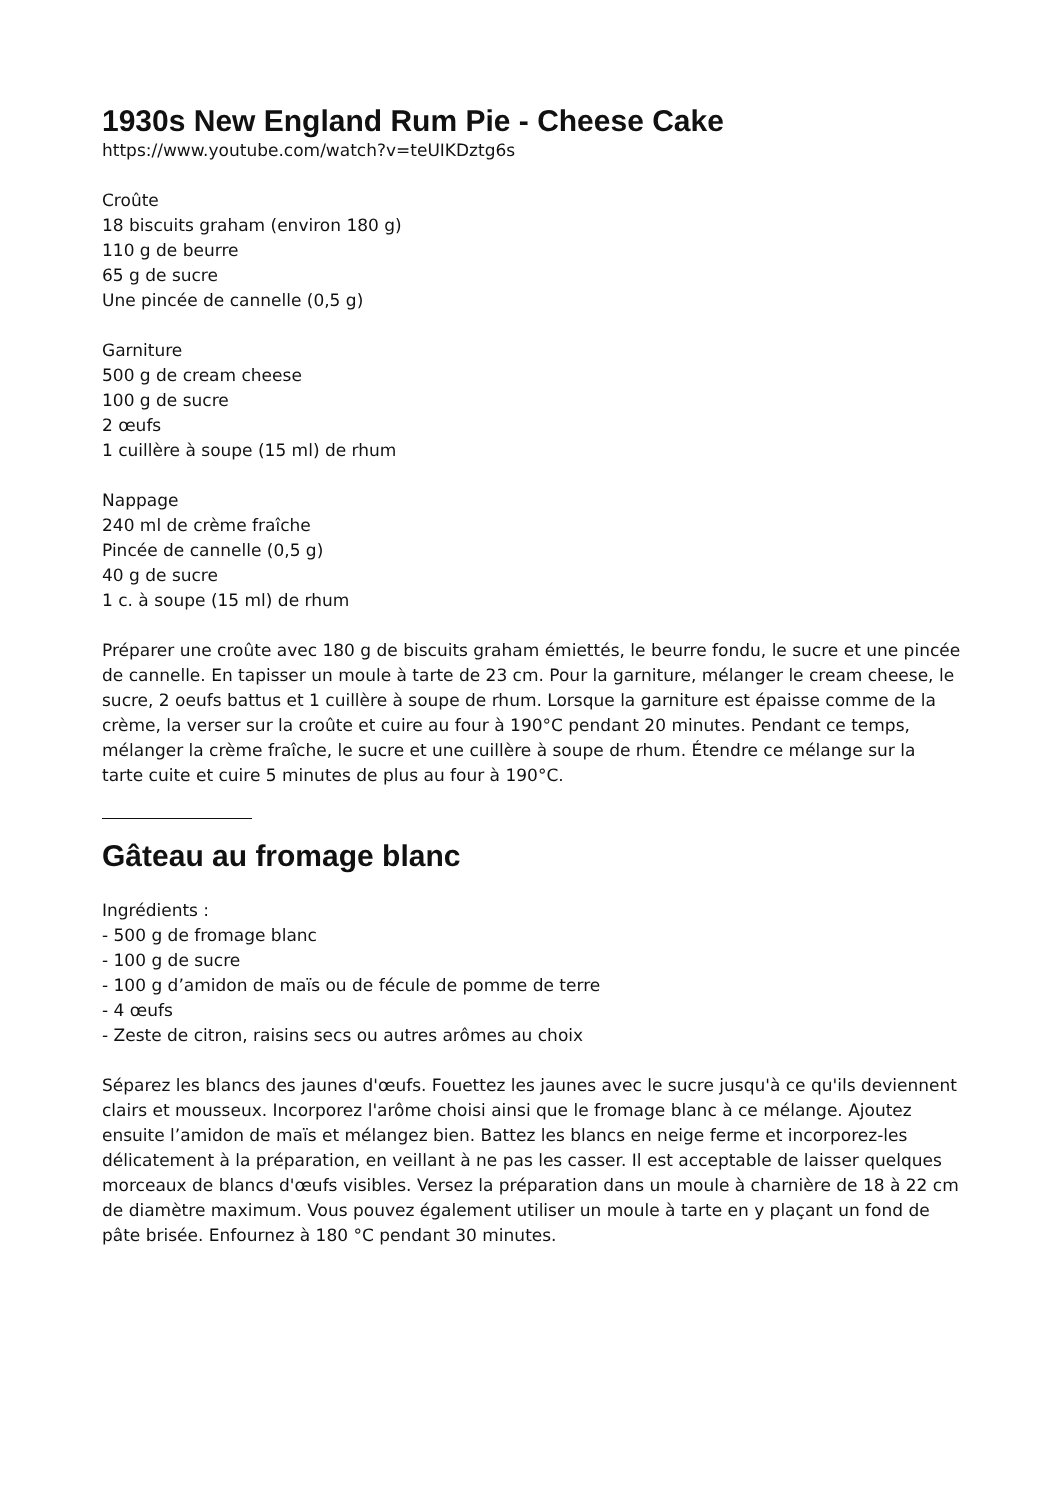1930s New England Rum Pie - Cheese Cake
https://www.youtube.com/watch?v=teUIKDztg6s
Croûte
18 biscuits graham (environ 180 g)
110 g de beurre
65 g de sucre
Une pincée de cannelle (0,5 g)
Garniture
500 g de cream cheese
100 g de sucre
2 œufs
1 cuillère à soupe (15 ml) de rhum
Nappage
240 ml de crème fraîche
Pincée de cannelle (0,5 g)
40 g de sucre
1 c. à soupe (15 ml) de rhum
Préparer une croûte avec 180 g de biscuits graham émiettés, le beurre fondu, le sucre et une pincée de cannelle. En tapisser un moule à tarte de 23 cm. Pour la garniture, mélanger le cream cheese, le sucre, 2 oeufs battus et 1 cuillère à soupe de rhum. Lorsque la garniture est épaisse comme de la crème, la verser sur la croûte et cuire au four à 190°C pendant 20 minutes. Pendant ce temps, mélanger la crème fraîche, le sucre et une cuillère à soupe de rhum. Étendre ce mélange sur la tarte cuite et cuire 5 minutes de plus au four à 190°C.
Gâteau au fromage blanc
Ingrédients :
- 500 g de fromage blanc
- 100 g de sucre
- 100 g d’amidon de maïs ou de fécule de pomme de terre
- 4 œufs
- Zeste de citron, raisins secs ou autres arômes au choix
Séparez les blancs des jaunes d'œufs. Fouettez les jaunes avec le sucre jusqu'à ce qu'ils deviennent clairs et mousseux. Incorporez l'arôme choisi ainsi que le fromage blanc à ce mélange. Ajoutez ensuite l’amidon de maïs et mélangez bien. Battez les blancs en neige ferme et incorporez-les délicatement à la préparation, en veillant à ne pas les casser. Il est acceptable de laisser quelques morceaux de blancs d'œufs visibles. Versez la préparation dans un moule à charnière de 18 à 22 cm de diamètre maximum. Vous pouvez également utiliser un moule à tarte en y plaçant un fond de pâte brisée. Enfournez à 180 °C pendant 30 minutes.